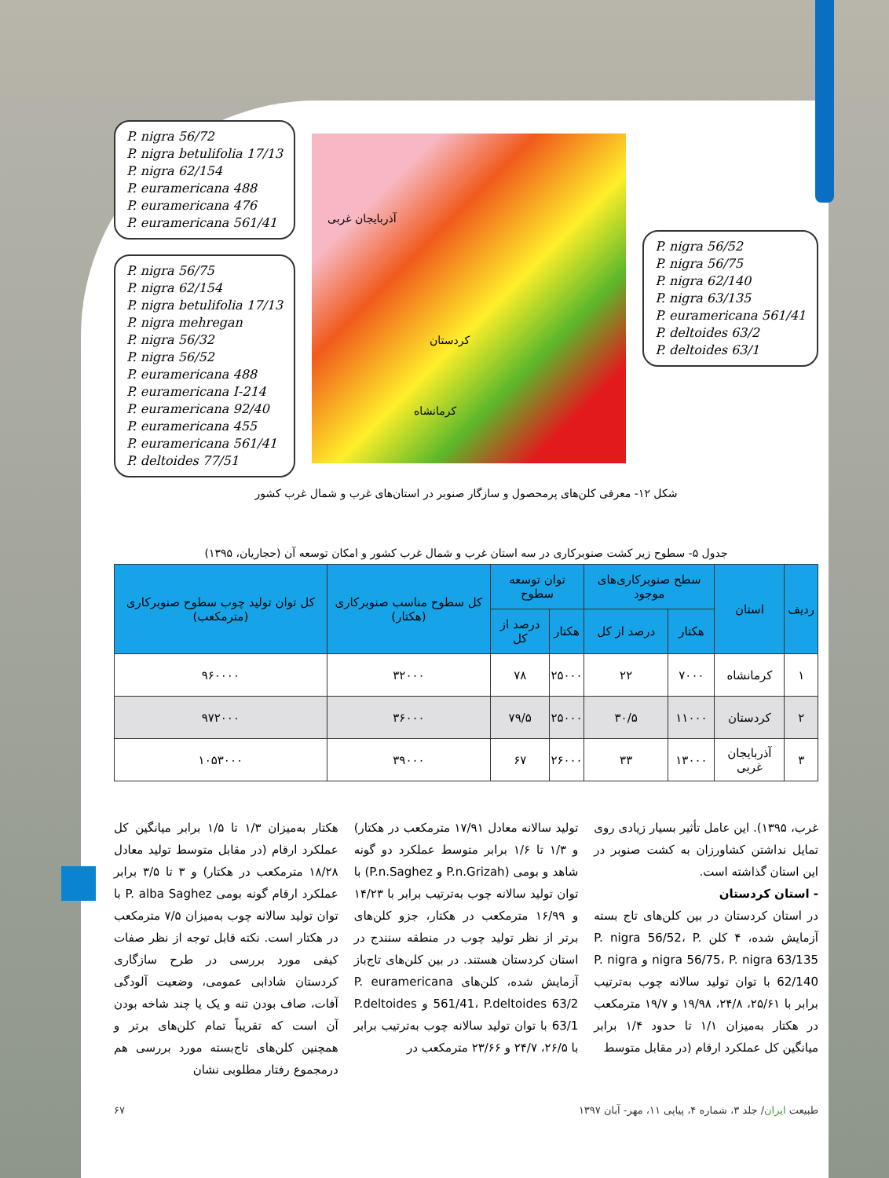P. nigra 56/72
P. nigra betulifolia 17/13
P. nigra 62/154
P. euramericana 488
P. euramericana 476
P. euramericana 561/41
P. nigra 56/75
P. nigra 62/154
P. nigra betulifolia 17/13
P. nigra mehregan
P. nigra 56/32
P. nigra 56/52
P. euramericana 488
P. euramericana I-214
P. euramericana 92/40
P. euramericana 455
P. euramericana 561/41
P. deltoides 77/51
آذربایجان غربی
کردستان
کرمانشاه
P. nigra 56/52
P. nigra 56/75
P. nigra 62/140
P. nigra 63/135
P. euramericana 561/41
P. deltoides 63/2
P. deltoides 63/1
شکل ۱۲- معرفی کلن‌های پرمحصول و سازگار صنوبر در استان‌های غرب و شمال غرب کشور
جدول ۵- سطوح زیر کشت صنوبرکاری در سه استان غرب و شمال غرب کشور و امکان توسعه آن (حجاریان، ۱۳۹۵)
| ردیف | استان | سطح صنوبرکاری‌های موجود | | توان توسعه سطوح | | کل سطوح مناسب صنوبرکاری (هکتار) | کل توان تولید چوب سطوح صنوبرکاری (مترمکعب) |
| --- | --- | --- | --- | --- | --- | --- | --- |
| | | هکتار | درصد از کل | هکتار | درصد از کل | | |
| ۱ | کرمانشاه | ۷۰۰۰ | ۲۲ | ۲۵۰۰۰ | ۷۸ | ۳۲۰۰۰ | ۹۶۰۰۰۰ |
| ۲ | کردستان | ۱۱۰۰۰ | ۳۰/۵ | ۲۵۰۰۰ | ۷۹/۵ | ۳۶۰۰۰ | ۹۷۲۰۰۰ |
| ۳ | آذربایجان غربی | ۱۳۰۰۰ | ۳۳ | ۲۶۰۰۰ | ۶۷ | ۳۹۰۰۰ | ۱۰۵۳۰۰۰ |
غرب، ۱۳۹۵). این عامل تأثیر بسیار زیادی روی تمایل نداشتن کشاورزان به کشت صنوبر در این استان گذاشته است.
- استان کردستان
در استان کردستان در بین کلن‌های تاج بسته آزمایش شده، ۴ کلن P. nigra 56/52، P. nigra 56/75، P. nigra 63/135 و P. nigra 62/140 با توان تولید سالانه چوب به‌ترتیب برابر با ۲۵/۶۱، ۲۴/۸، ۱۹/۹۸ و ۱۹/۷ مترمکعب در هکتار به‌میزان ۱/۱ تا حدود ۱/۴ برابر میانگین کل عملکرد ارقام (در مقابل متوسط
تولید سالانه معادل ۱۷/۹۱ مترمکعب در هکتار) و ۱/۳ تا ۱/۶ برابر متوسط عملکرد دو گونه شاهد و بومی (P.n.Grizah و P.n.Saghez) با توان تولید سالانه چوب به‌ترتیب برابر با ۱۴/۲۳ و ۱۶/۹۹ مترمکعب در هکتار، جزو کلن‌های برتر از نظر تولید چوب در منطقه سنندج در استان کردستان هستند. در بین کلن‌های تاج‌باز آزمایش شده، کلن‌های P. euramericana 561/41، P.deltoides 63/2 و P.deltoides 63/1 با توان تولید سالانه چوب به‌ترتیب برابر با ۲۶/۵، ۲۴/۷ و ۲۳/۶۶ مترمکعب در
هکتار به‌میزان ۱/۳ تا ۱/۵ برابر میانگین کل عملکرد ارقام (در مقابل متوسط تولید معادل ۱۸/۲۸ مترمکعب در هکتار) و ۳ تا ۳/۵ برابر عملکرد ارقام گونه بومی P. alba Saghez با توان تولید سالانه چوب به‌میزان ۷/۵ مترمکعب در هکتار است. نکته قابل توجه از نظر صفات کیفی مورد بررسی در طرح سازگاری کردستان شادابی عمومی، وضعیت آلودگی آفات، صاف بودن تنه و یک یا چند شاخه بودن آن است که تقریباً تمام کلن‌های برتر و همچنین کلن‌های تاج‌بسته مورد بررسی هم درمجموع رفتار مطلوبی نشان
طبیعت ایران/ جلد ۳، شماره ۴، پیاپی ۱۱، مهر- آبان ۱۳۹۷ ۶۷